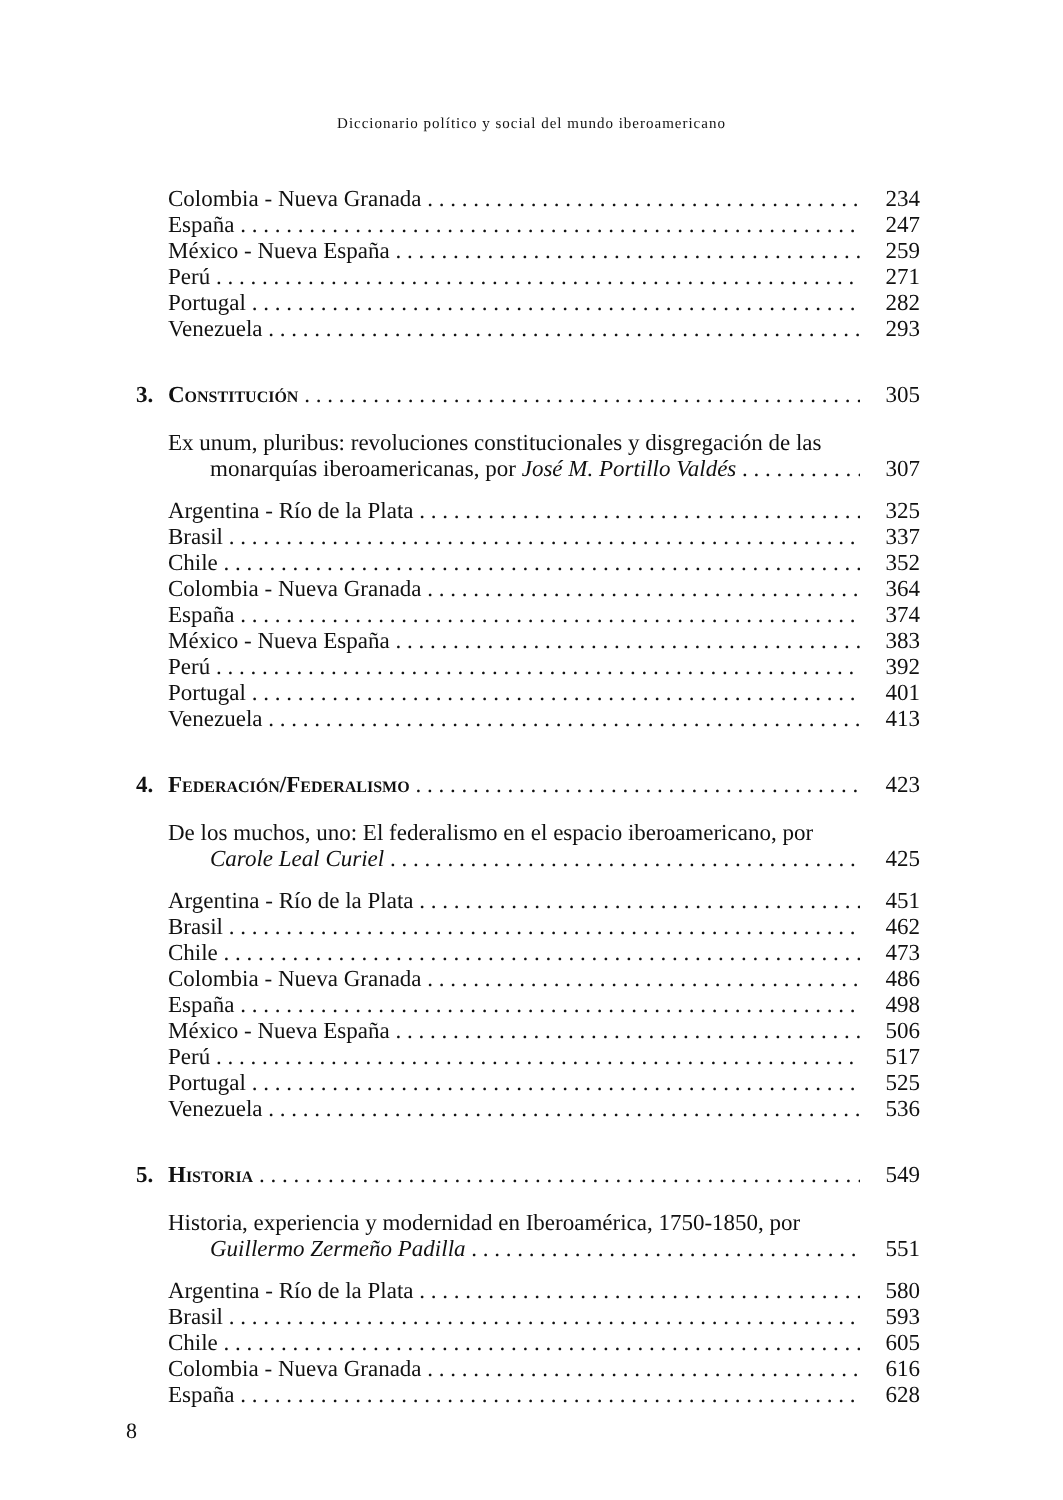Diccionario político y social del mundo iberoamericano
Colombia - Nueva Granada 234
España 247
México - Nueva España 259
Perú 271
Portugal 282
Venezuela 293
3. Constitución 305
Ex unum, pluribus: revoluciones constitucionales y disgregación de las
monarquías iberoamericanas, por José M. Portillo Valdés 307
Argentina - Río de la Plata 325
Brasil 337
Chile 352
Colombia - Nueva Granada 364
España 374
México - Nueva España 383
Perú 392
Portugal 401
Venezuela 413
4. Federación/Federalismo 423
De los muchos, uno: El federalismo en el espacio iberoamericano, por
Carole Leal Curiel 425
Argentina - Río de la Plata 451
Brasil 462
Chile 473
Colombia - Nueva Granada 486
España 498
México - Nueva España 506
Perú 517
Portugal 525
Venezuela 536
5. Historia 549
Historia, experiencia y modernidad en Iberoamérica, 1750-1850, por
Guillermo Zermeño Padilla 551
Argentina - Río de la Plata 580
Brasil 593
Chile 605
Colombia - Nueva Granada 616
España 628
8